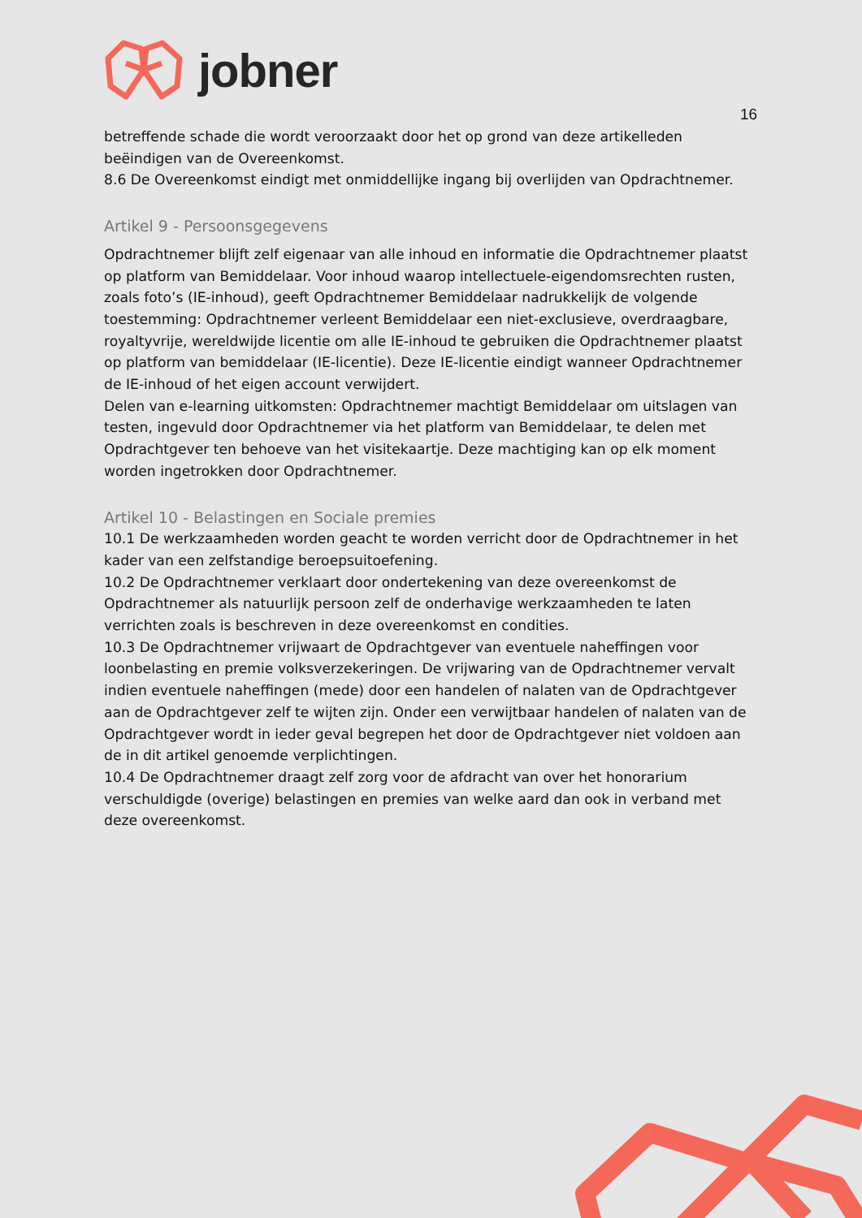jobner
16
betreffende schade die wordt veroorzaakt door het op grond van deze artikelleden beëindigen van de Overeenkomst.
8.6 De Overeenkomst eindigt met onmiddellijke ingang bij overlijden van Opdrachtnemer.
Artikel 9 - Persoonsgegevens
Opdrachtnemer blijft zelf eigenaar van alle inhoud en informatie die Opdrachtnemer plaatst op platform van Bemiddelaar. Voor inhoud waarop intellectuele-eigendomsrechten rusten, zoals foto’s (IE-inhoud), geeft Opdrachtnemer Bemiddelaar nadrukkelijk de volgende toestemming: Opdrachtnemer verleent Bemiddelaar een niet-exclusieve, overdraagbare, royaltyvrije, wereldwijde licentie om alle IE-inhoud te gebruiken die Opdrachtnemer plaatst op platform van bemiddelaar (IE-licentie). Deze IE-licentie eindigt wanneer Opdrachtnemer de IE-inhoud of het eigen account verwijdert.
Delen van e-learning uitkomsten: Opdrachtnemer machtigt Bemiddelaar om uitslagen van testen, ingevuld door Opdrachtnemer via het platform van Bemiddelaar, te delen met Opdrachtgever ten behoeve van het visitekaartje. Deze machtiging kan op elk moment worden ingetrokken door Opdrachtnemer.
Artikel 10 - Belastingen en Sociale premies
10.1 De werkzaamheden worden geacht te worden verricht door de Opdrachtnemer in het kader van een zelfstandige beroepsuitoefening.
10.2 De Opdrachtnemer verklaart door ondertekening van deze overeenkomst de Opdrachtnemer als natuurlijk persoon zelf de onderhavige werkzaamheden te laten verrichten zoals is beschreven in deze overeenkomst en condities.
10.3 De Opdrachtnemer vrijwaart de Opdrachtgever van eventuele naheffingen voor loonbelasting en premie volksverzekeringen. De vrijwaring van de Opdrachtnemer vervalt indien eventuele naheffingen (mede) door een handelen of nalaten van de Opdrachtgever aan de Opdrachtgever zelf te wijten zijn. Onder een verwijtbaar handelen of nalaten van de Opdrachtgever wordt in ieder geval begrepen het door de Opdrachtgever niet voldoen aan de in dit artikel genoemde verplichtingen.
10.4 De Opdrachtnemer draagt zelf zorg voor de afdracht van over het honorarium verschuldigde (overige) belastingen en premies van welke aard dan ook in verband met deze overeenkomst.